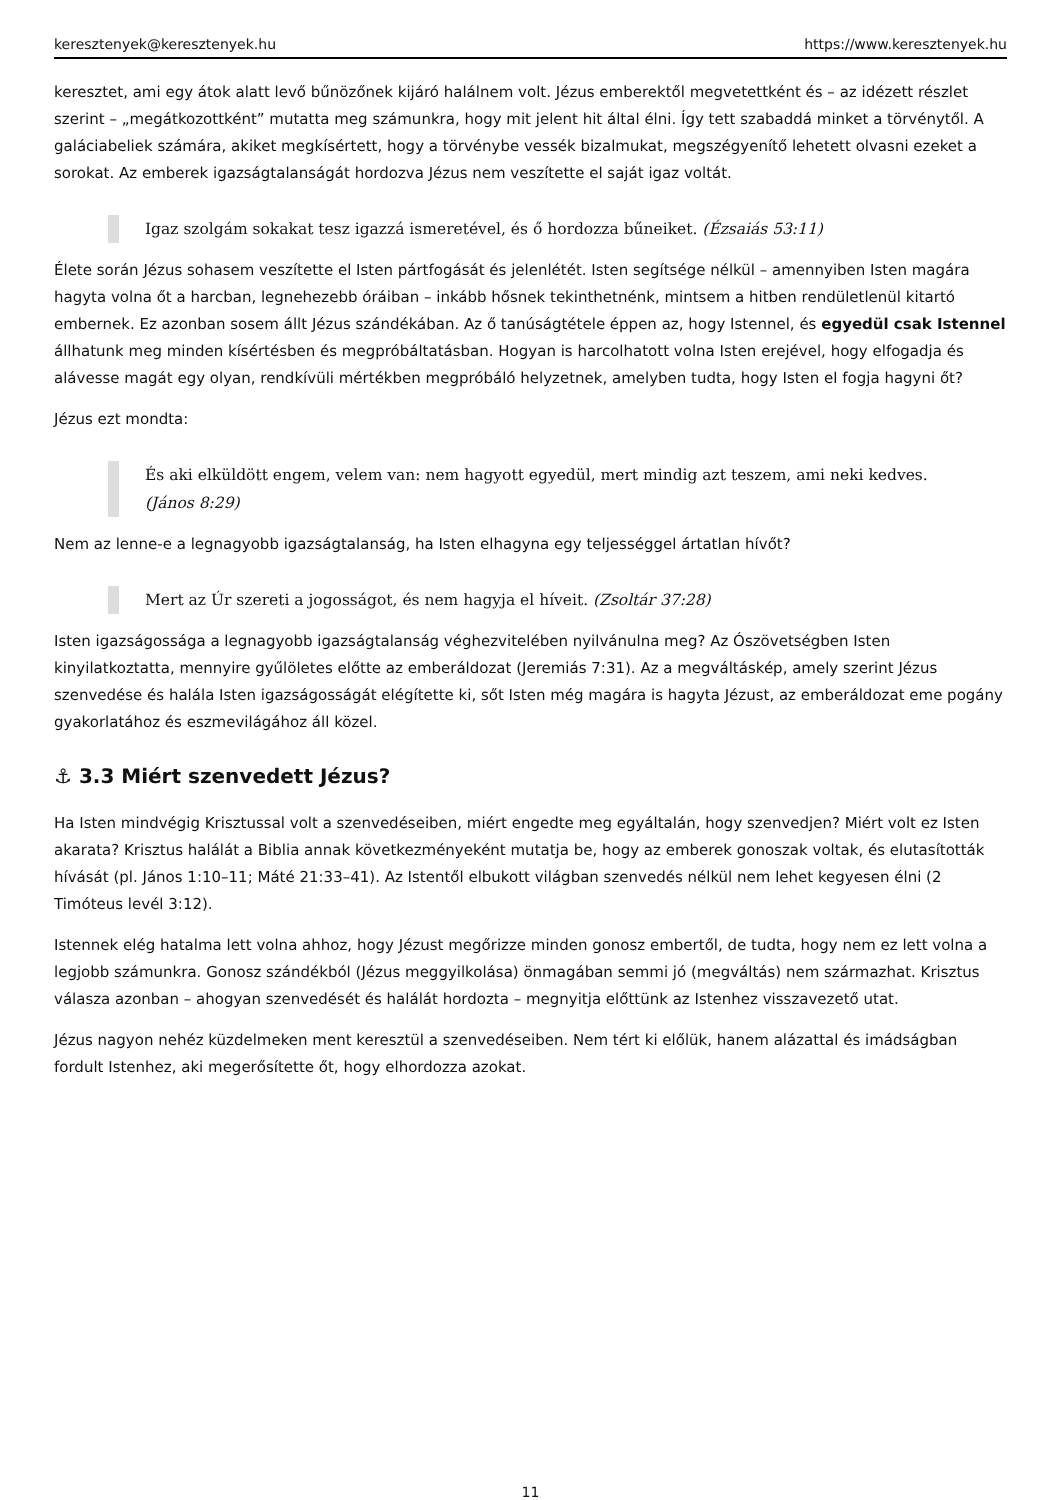keresztenyek@keresztenyek.hu https://www.keresztenyek.hu
keresztet, ami egy átok alatt levő bűnözőnek kijáró halálnem volt. Jézus emberektől megvetettként és – az idézett részlet szerint – „megátkozottként” mutatta meg számunkra, hogy mit jelent hit által élni. Így tett szabaddá minket a törvénytől. A galáciabeliek számára, akiket megkísértett, hogy a törvénybe vessék bizalmukat, megszégyenítő lehetett olvasni ezeket a sorokat. Az emberek igazságtalanságát hordozva Jézus nem veszítette el saját igaz voltát.
Igaz szolgám sokakat tesz igazzá ismeretével, és ő hordozza bűneiket. (Ézsaiás 53:11)
Élete során Jézus sohasem veszítette el Isten pártfogását és jelenlétét. Isten segítsége nélkül – amennyiben Isten magára hagyta volna őt a harcban, legnehezebb óráiban – inkább hősnek tekinthetnénk, mintsem a hitben rendületlenül kitartó embernek. Ez azonban sosem állt Jézus szándékában. Az ő tanúságtétele éppen az, hogy Istennel, és egyedül csak Istennel állhatunk meg minden kísértésben és megpróbáltatásban. Hogyan is harcolhatott volna Isten erejével, hogy elfogadja és alávesse magát egy olyan, rendkívüli mértékben megpróbáló helyzetnek, amelyben tudta, hogy Isten el fogja hagyni őt?
Jézus ezt mondta:
És aki elküldött engem, velem van: nem hagyott egyedül, mert mindig azt teszem, ami neki kedves. (János 8:29)
Nem az lenne-e a legnagyobb igazságtalanság, ha Isten elhagyna egy teljességgel ártatlan hívőt?
Mert az Úr szereti a jogosságot, és nem hagyja el híveit. (Zsoltár 37:28)
Isten igazságossága a legnagyobb igazságtalanság véghezvitelében nyilvánulna meg? Az Ószövetségben Isten kinyilatkoztatta, mennyire gyűlöletes előtte az emberáldozat (Jeremiás 7:31). Az a megváltáskép, amely szerint Jézus szenvedése és halála Isten igazságosságát elégítette ki, sőt Isten még magára is hagyta Jézust, az emberáldozat eme pogány gyakorlatához és eszmevilágához áll közel.
⚓ 3.3 Miért szenvedett Jézus?
Ha Isten mindvégig Krisztussal volt a szenvedéseiben, miért engedte meg egyáltalán, hogy szenvedjen? Miért volt ez Isten akarata? Krisztus halálát a Biblia annak következményeként mutatja be, hogy az emberek gonoszak voltak, és elutasították hívását (pl. János 1:10–11; Máté 21:33–41). Az Istentől elbukott világban szenvedés nélkül nem lehet kegyesen élni (2 Timóteus levél 3:12).
Istennek elég hatalma lett volna ahhoz, hogy Jézust megőrizze minden gonosz embertől, de tudta, hogy nem ez lett volna a legjobb számunkra. Gonosz szándékból (Jézus meggyilkolása) önmagában semmi jó (megváltás) nem származhat. Krisztus válasza azonban – ahogyan szenvedését és halálát hordozta – megnyitja előttünk az Istenhez visszavezető utat.
Jézus nagyon nehéz küzdelmeken ment keresztül a szenvedéseiben. Nem tért ki előlük, hanem alázattal és imádságban fordult Istenhez, aki megerősítette őt, hogy elhordozza azokat.
11